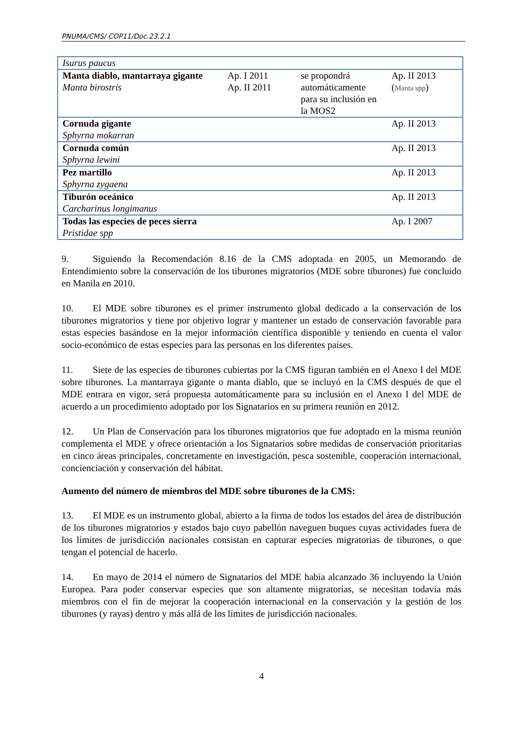PNUMA/CMS/ COP11/Doc.23.2.1
| Isurus paucus | | | |
| Manta diablo, mantarraya gigante Manta birostris | Ap. I 2011 Ap. II 2011 | se propondrá automáticamente para su inclusión en la MOS2 | Ap. II 2013 ( Manta spp ) |
| Cornuda gigante Sphyrna mokarran | | | Ap. II 2013 |
| Cornuda común Sphyrna lewini | | | Ap. II 2013 |
| Pez martillo Sphyrna zygaena | | | Ap. II 2013 |
| Tiburón oceánico Carcharinus longimanus | | | Ap. II 2013 |
| Todas las especies de peces sierra Pristidae spp | | | Ap. I 2007 |
9. Siguiendo la Recomendación 8.16 de la CMS adoptada en 2005, un Memorando de Entendimiento sobre la conservación de los tiburones migratorios (MDE sobre tiburones) fue concluido en Manila en 2010.
10. El MDE sobre tiburones es el primer instrumento global dedicado a la conservación de los tiburones migratorios y tiene por objetivo lograr y mantener un estado de conservación favorable para estas especies basándose en la mejor información científica disponible y teniendo en cuenta el valor socio-económico de estas especies para las personas en los diferentes países.
11. Siete de las especies de tiburones cubiertas por la CMS figuran también en el Anexo I del MDE sobre tiburones. La mantarraya gigante o manta diablo, que se incluyó en la CMS después de que el MDE entrara en vigor, será propuesta automáticamente para su inclusión en el Anexo I del MDE de acuerdo a un procedimiento adoptado por los Signatarios en su primera reunión en 2012.
12. Un Plan de Conservación para los tiburones migratorios que fue adoptado en la misma reunión complementa el MDE y ofrece orientación a los Signatarios sobre medidas de conservación prioritarias en cinco áreas principales, concretamente en investigación, pesca sostenible, cooperación internacional, concienciación y conservación del hábitat.
Aumento del número de miembros del MDE sobre tiburones de la CMS:
13. El MDE es un instrumento global, abierto a la firma de todos los estados del área de distribución de los tiburones migratorios y estados bajo cuyo pabellón naveguen buques cuyas actividades fuera de los límites de jurisdicción nacionales consistan en capturar especies migratorias de tiburones, o que tengan el potencial de hacerlo.
14. En mayo de 2014 el número de Signatarios del MDE había alcanzado 36 incluyendo la Unión Europea. Para poder conservar especies que son altamente migratorias, se necesitan todavía más miembros con el fin de mejorar la cooperación internacional en la conservación y la gestión de los tiburones (y rayas) dentro y más allá de los límites de jurisdicción nacionales.
4